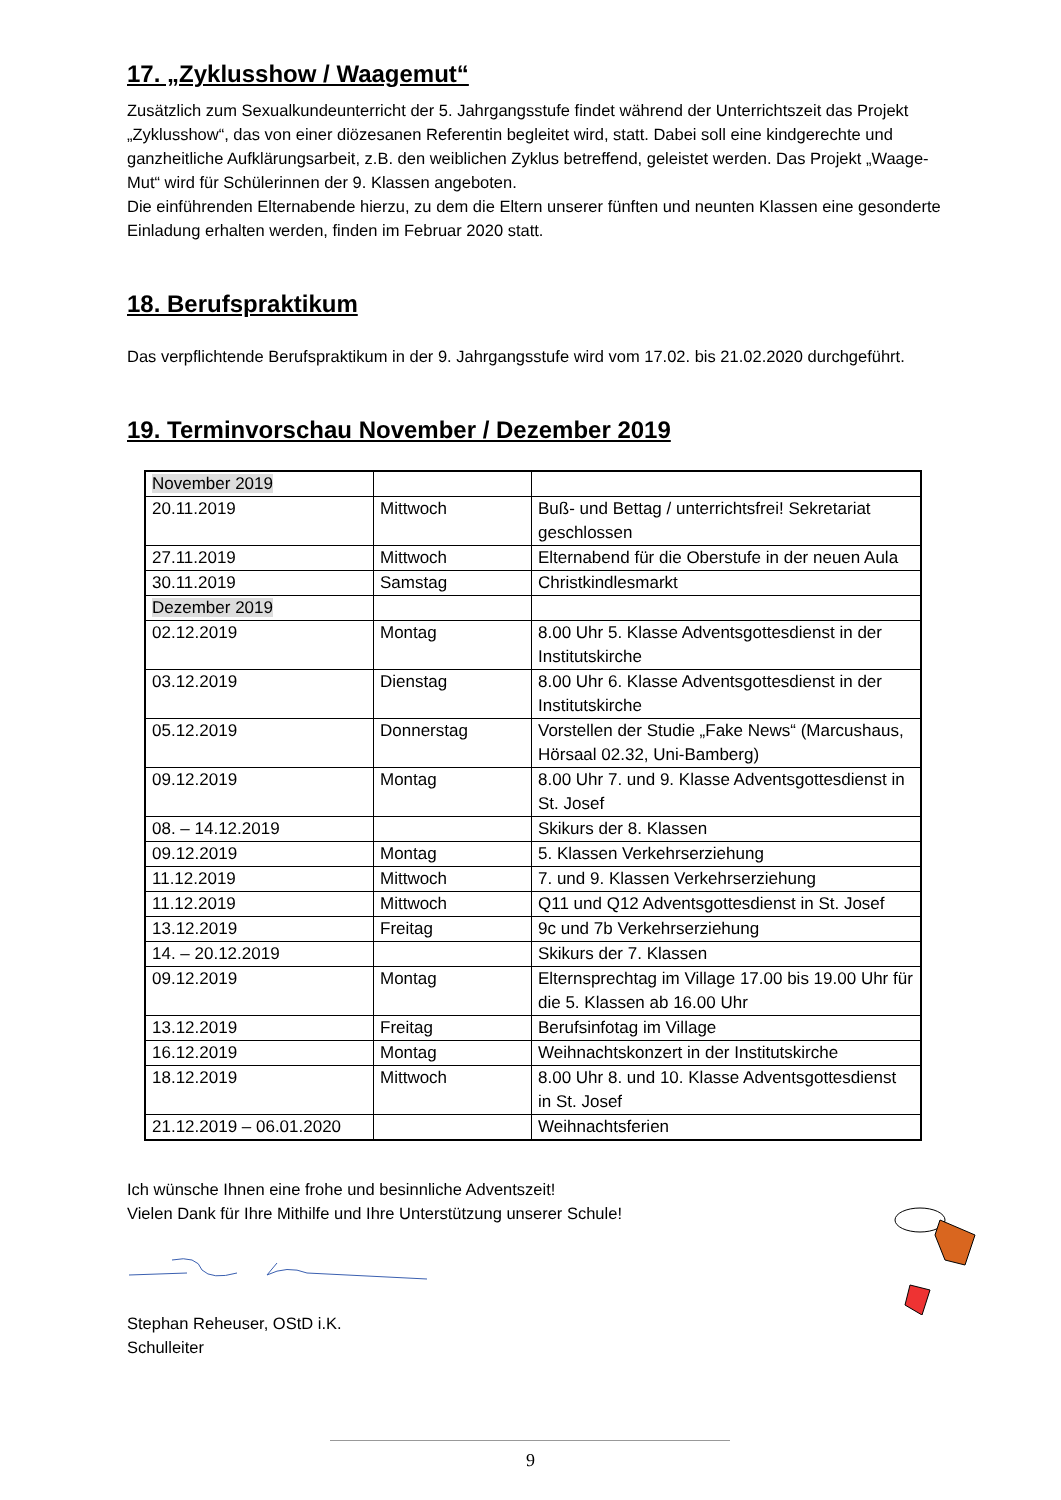17. „Zyklusshow / Waagemut“
Zusätzlich zum Sexualkundeunterricht der 5. Jahrgangsstufe findet während der Unterrichtszeit das Projekt „Zyklusshow“, das von einer diözesanen Referentin begleitet wird, statt. Dabei soll eine kind­gerechte und ganzheitliche Aufklärungsarbeit, z.B. den weiblichen Zyklus betreffend, geleistet werden. Das Projekt „Waage-Mut“ wird für Schülerinnen der 9. Klassen angeboten.
Die einführenden Elternabende hierzu, zu dem die Eltern unserer fünften und neunten Klassen eine gesonderte Einladung erhalten werden, finden im Februar 2020 statt.
18. Berufspraktikum
Das verpflichtende Berufspraktikum in der 9. Jahrgangsstufe wird vom 17.02. bis 21.02.2020 durchge­führt.
19. Terminvorschau November / Dezember 2019
| November 2019 | | |
| 20.11.2019 | Mittwoch | Buß- und Bettag / unterrichtsfrei! Sekretariat geschlossen |
| 27.11.2019 | Mittwoch | Elternabend für die Oberstufe in der neuen Aula |
| 30.11.2019 | Samstag | Christkindlesmarkt |
| Dezember 2019 | | |
| 02.12.2019 | Montag | 8.00 Uhr 5. Klasse Adventsgottesdienst in der Institutskirche |
| 03.12.2019 | Dienstag | 8.00 Uhr 6. Klasse Adventsgottesdienst in der Institutskirche |
| 05.12.2019 | Donnerstag | Vorstellen der Studie „Fake News“ (Marcus­haus, Hörsaal 02.32, Uni-Bamberg) |
| 09.12.2019 | Montag | 8.00 Uhr 7. und 9. Klasse Adventsgottesdienst in St. Josef |
| 08. – 14.12.2019 | | Skikurs der 8. Klassen |
| 09.12.2019 | Montag | 5. Klassen Verkehrserziehung |
| 11.12.2019 | Mittwoch | 7. und 9. Klassen Verkehrserziehung |
| 11.12.2019 | Mittwoch | Q11 und Q12 Adventsgottesdienst in St. Josef |
| 13.12.2019 | Freitag | 9c und 7b Verkehrserziehung |
| 14. – 20.12.2019 | | Skikurs der 7. Klassen |
| 09.12.2019 | Montag | Elternsprechtag im Village 17.00 bis 19.00 Uhr für die 5. Klassen ab 16.00 Uhr |
| 13.12.2019 | Freitag | Berufsinfotag im Village |
| 16.12.2019 | Montag | Weihnachtskonzert in der Institutskirche |
| 18.12.2019 | Mittwoch | 8.00 Uhr 8. und 10. Klasse Adventsgottes­dienst in St. Josef |
| 21.12.2019 – 06.01.2020 | | Weihnachtsferien |
Ich wünsche Ihnen eine frohe und besinnliche Adventszeit!
Vielen Dank für Ihre Mithilfe und Ihre Unterstützung unserer Schule!
Stephan Reheuser, OStD i.K.
Schulleiter
9